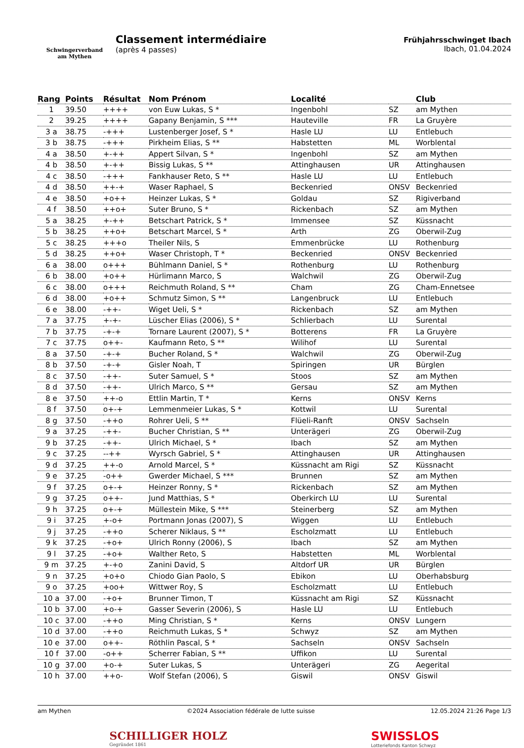Schwingerverband
am Mythen
Classement intermédiaire
(après 4 passes)
Frühjahrsschwinget Ibach
Ibach, 01.04.2024
| Rang | Points | Résultat | Nom Prénom | Localité | | Club |
| --- | --- | --- | --- | --- | --- | --- |
| 1 | 39.50 | ++++ | von Euw Lukas, S * | Ingenbohl | SZ | am Mythen |
| 2 | 39.25 | ++++ | Gapany Benjamin, S *** | Hauteville | FR | La Gruyère |
| 3 a | 38.75 | -+++ | Lustenberger Josef, S * | Hasle LU | LU | Entlebuch |
| 3 b | 38.75 | -+++ | Pirkheim Elias, S ** | Habstetten | ML | Worblental |
| 4 a | 38.50 | +-++ | Appert Silvan, S * | Ingenbohl | SZ | am Mythen |
| 4 b | 38.50 | +-++ | Bissig Lukas, S ** | Attinghausen | UR | Attinghausen |
| 4 c | 38.50 | -+++ | Fankhauser Reto, S ** | Hasle LU | LU | Entlebuch |
| 4 d | 38.50 | ++-+ | Waser Raphael, S | Beckenried | ONSV | Beckenried |
| 4 e | 38.50 | +o++ | Heinzer Lukas, S * | Goldau | SZ | Rigiverband |
| 4 f | 38.50 | ++o+ | Suter Bruno, S * | Rickenbach | SZ | am Mythen |
| 5 a | 38.25 | +-++ | Betschart Patrick, S * | Immensee | SZ | Küssnacht |
| 5 b | 38.25 | ++o+ | Betschart Marcel, S * | Arth | ZG | Oberwil-Zug |
| 5 c | 38.25 | +++o | Theiler Nils, S | Emmenbrücke | LU | Rothenburg |
| 5 d | 38.25 | ++o+ | Waser Christoph, T * | Beckenried | ONSV | Beckenried |
| 6 a | 38.00 | o+++ | Bühlmann Daniel, S * | Rothenburg | LU | Rothenburg |
| 6 b | 38.00 | +o++ | Hürlimann Marco, S | Walchwil | ZG | Oberwil-Zug |
| 6 c | 38.00 | o+++ | Reichmuth Roland, S ** | Cham | ZG | Cham-Ennetsee |
| 6 d | 38.00 | +o++ | Schmutz Simon, S ** | Langenbruck | LU | Entlebuch |
| 6 e | 38.00 | -++- | Wiget Ueli, S * | Rickenbach | SZ | am Mythen |
| 7 a | 37.75 | +-+- | Lüscher Elias (2006), S * | Schlierbach | LU | Surental |
| 7 b | 37.75 | -+-+ | Tornare Laurent (2007), S * | Botterens | FR | La Gruyère |
| 7 c | 37.75 | o++- | Kaufmann Reto, S ** | Wilihof | LU | Surental |
| 8 a | 37.50 | -+-+ | Bucher Roland, S * | Walchwil | ZG | Oberwil-Zug |
| 8 b | 37.50 | -+-+ | Gisler Noah, T | Spiringen | UR | Bürglen |
| 8 c | 37.50 | -++- | Suter Samuel, S * | Stoos | SZ | am Mythen |
| 8 d | 37.50 | -++- | Ulrich Marco, S ** | Gersau | SZ | am Mythen |
| 8 e | 37.50 | ++-o | Ettlin Martin, T * | Kerns | ONSV | Kerns |
| 8 f | 37.50 | o+-+ | Lemmenmeier Lukas, S * | Kottwil | LU | Surental |
| 8 g | 37.50 | -++o | Rohrer Ueli, S ** | Flüeli-Ranft | ONSV | Sachseln |
| 9 a | 37.25 | -++- | Bucher Christian, S ** | Unterägeri | ZG | Oberwil-Zug |
| 9 b | 37.25 | -++- | Ulrich Michael, S * | Ibach | SZ | am Mythen |
| 9 c | 37.25 | --++ | Wyrsch Gabriel, S * | Attinghausen | UR | Attinghausen |
| 9 d | 37.25 | ++-o | Arnold Marcel, S * | Küssnacht am Rigi | SZ | Küssnacht |
| 9 e | 37.25 | -o++ | Gwerder Michael, S *** | Brunnen | SZ | am Mythen |
| 9 f | 37.25 | o+-+ | Heinzer Ronny, S * | Rickenbach | SZ | am Mythen |
| 9 g | 37.25 | o++- | Jund Matthias, S * | Oberkirch LU | LU | Surental |
| 9 h | 37.25 | o+-+ | Müllestein Mike, S *** | Steinerberg | SZ | am Mythen |
| 9 i | 37.25 | +-o+ | Portmann Jonas (2007), S | Wiggen | LU | Entlebuch |
| 9 j | 37.25 | -++o | Scherer Niklaus, S ** | Escholzmatt | LU | Entlebuch |
| 9 k | 37.25 | -+o+ | Ulrich Ronny (2006), S | Ibach | SZ | am Mythen |
| 9 l | 37.25 | -+o+ | Walther Reto, S | Habstetten | ML | Worblental |
| 9 m | 37.25 | +-+o | Zanini David, S | Altdorf UR | UR | Bürglen |
| 9 n | 37.25 | +o+o | Chiodo Gian Paolo, S | Ebikon | LU | Oberhabsburg |
| 9 o | 37.25 | +oo+ | Wittwer Roy, S | Escholzmatt | LU | Entlebuch |
| 10 a | 37.00 | -+o+ | Brunner Timon, T | Küssnacht am Rigi | SZ | Küssnacht |
| 10 b | 37.00 | +o-+ | Gasser Severin (2006), S | Hasle LU | LU | Entlebuch |
| 10 c | 37.00 | -++o | Ming Christian, S * | Kerns | ONSV | Lungern |
| 10 d | 37.00 | -++o | Reichmuth Lukas, S * | Schwyz | SZ | am Mythen |
| 10 e | 37.00 | o++- | Röthlin Pascal, S * | Sachseln | ONSV | Sachseln |
| 10 f | 37.00 | -o++ | Scherrer Fabian, S ** | Uffikon | LU | Surental |
| 10 g | 37.00 | +o-+ | Suter Lukas, S | Unterägeri | ZG | Aegerital |
| 10 h | 37.00 | ++o- | Wolf Stefan (2006), S | Giswil | ONSV | Giswil |
am Mythen ©2024 Association fédérale de lutte suisse 12.05.2024 21:26 Page 1/3
SCHILLIGER HOLZ
Gegründet 1861
SWISSLOS
Lotteriefonds Kanton Schwyz